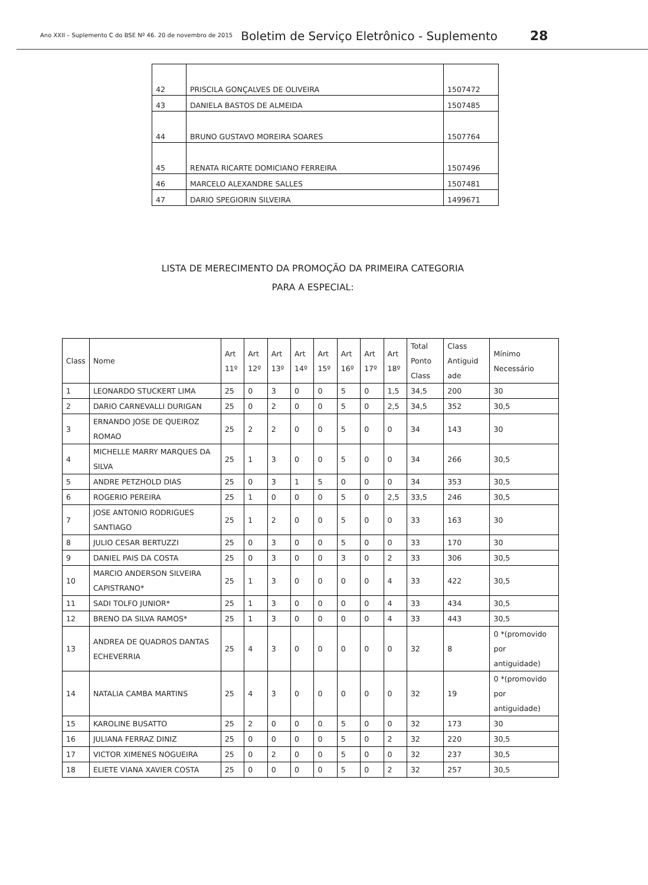Ano XXII – Suplemento C do BSE Nº 46. 20 de novembro de 2015 Boletim de Serviço Eletrônico - Suplemento 28
| 42 | PRISCILA GONÇALVES DE OLIVEIRA | 1507472 |
| 43 | DANIELA BASTOS DE ALMEIDA | 1507485 |
| 44 | BRUNO GUSTAVO MOREIRA SOARES | 1507764 |
| 45 | RENATA RICARTE DOMICIANO FERREIRA | 1507496 |
| 46 | MARCELO ALEXANDRE SALLES | 1507481 |
| 47 | DARIO SPEGIORIN SILVEIRA | 1499671 |
LISTA DE MERECIMENTO DA PROMOÇÃO DA PRIMEIRA CATEGORIA
PARA A ESPECIAL:
| Class | Nome | Art 11º | Art 12º | Art 13º | Art 14º | Art 15º | Art 16º | Art 17º | Art 18º | Total Ponto Class | Class Antiguid ade | Mínimo Necessário |
| --- | --- | --- | --- | --- | --- | --- | --- | --- | --- | --- | --- | --- |
| 1 | LEONARDO STUCKERT LIMA | 25 | 0 | 3 | 0 | 0 | 5 | 0 | 1,5 | 34,5 | 200 | 30 |
| 2 | DARIO CARNEVALLI DURIGAN | 25 | 0 | 2 | 0 | 0 | 5 | 0 | 2,5 | 34,5 | 352 | 30,5 |
| 3 | ERNANDO JOSE DE QUEIROZ ROMAO | 25 | 2 | 2 | 0 | 0 | 5 | 0 | 0 | 34 | 143 | 30 |
| 4 | MICHELLE MARRY MARQUES DA SILVA | 25 | 1 | 3 | 0 | 0 | 5 | 0 | 0 | 34 | 266 | 30,5 |
| 5 | ANDRE PETZHOLD DIAS | 25 | 0 | 3 | 1 | 5 | 0 | 0 | 0 | 34 | 353 | 30,5 |
| 6 | ROGERIO PEREIRA | 25 | 1 | 0 | 0 | 0 | 5 | 0 | 2,5 | 33,5 | 246 | 30,5 |
| 7 | JOSE ANTONIO RODRIGUES SANTIAGO | 25 | 1 | 2 | 0 | 0 | 5 | 0 | 0 | 33 | 163 | 30 |
| 8 | JULIO CESAR BERTUZZI | 25 | 0 | 3 | 0 | 0 | 5 | 0 | 0 | 33 | 170 | 30 |
| 9 | DANIEL PAIS DA COSTA | 25 | 0 | 3 | 0 | 0 | 3 | 0 | 2 | 33 | 306 | 30,5 |
| 10 | MARCIO ANDERSON SILVEIRA CAPISTRANO* | 25 | 1 | 3 | 0 | 0 | 0 | 0 | 4 | 33 | 422 | 30,5 |
| 11 | SADI TOLFO JUNIOR* | 25 | 1 | 3 | 0 | 0 | 0 | 0 | 4 | 33 | 434 | 30,5 |
| 12 | BRENO DA SILVA RAMOS* | 25 | 1 | 3 | 0 | 0 | 0 | 0 | 4 | 33 | 443 | 30,5 |
| 13 | ANDREA DE QUADROS DANTAS ECHEVERRIA | 25 | 4 | 3 | 0 | 0 | 0 | 0 | 0 | 32 | 8 | 0 *(promovido por antiguidade) |
| 14 | NATALIA CAMBA MARTINS | 25 | 4 | 3 | 0 | 0 | 0 | 0 | 0 | 32 | 19 | 0 *(promovido por antiguidade) |
| 15 | KAROLINE BUSATTO | 25 | 2 | 0 | 0 | 0 | 5 | 0 | 0 | 32 | 173 | 30 |
| 16 | JULIANA FERRAZ DINIZ | 25 | 0 | 0 | 0 | 0 | 5 | 0 | 2 | 32 | 220 | 30,5 |
| 17 | VICTOR XIMENES NOGUEIRA | 25 | 0 | 2 | 0 | 0 | 5 | 0 | 0 | 32 | 237 | 30,5 |
| 18 | ELIETE VIANA XAVIER COSTA | 25 | 0 | 0 | 0 | 0 | 5 | 0 | 2 | 32 | 257 | 30,5 |